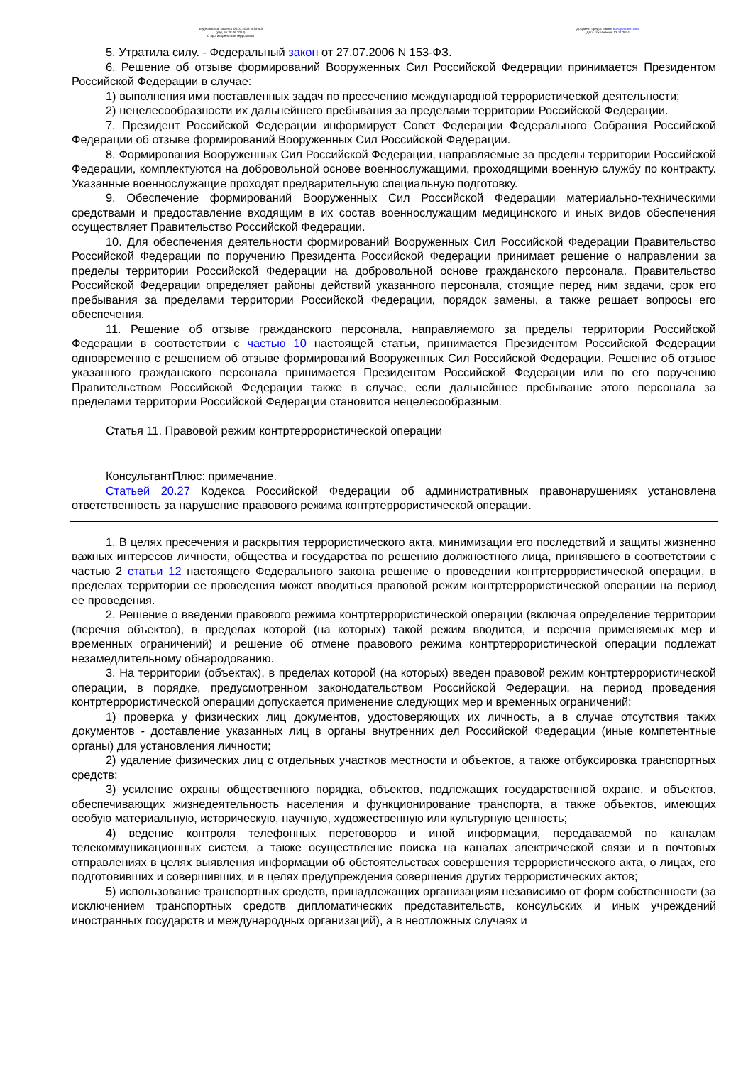Федеральный закон от 06.03.2006 N 35-ФЗ
(ред. от 28.06.2014)
"О противодействии терроризму"
Документ предоставлен КонсультантПлюс
Дата сохранения: 13.11.2014
5. Утратила силу. - Федеральный закон от 27.07.2006 N 153-ФЗ.
6. Решение об отзыве формирований Вооруженных Сил Российской Федерации принимается Президентом Российской Федерации в случае:
1) выполнения ими поставленных задач по пресечению международной террористической деятельности;
2) нецелесообразности их дальнейшего пребывания за пределами территории Российской Федерации.
7. Президент Российской Федерации информирует Совет Федерации Федерального Собрания Российской Федерации об отзыве формирований Вооруженных Сил Российской Федерации.
8. Формирования Вооруженных Сил Российской Федерации, направляемые за пределы территории Российской Федерации, комплектуются на добровольной основе военнослужащими, проходящими военную службу по контракту. Указанные военнослужащие проходят предварительную специальную подготовку.
9. Обеспечение формирований Вооруженных Сил Российской Федерации материально-техническими средствами и предоставление входящим в их состав военнослужащим медицинского и иных видов обеспечения осуществляет Правительство Российской Федерации.
10. Для обеспечения деятельности формирований Вооруженных Сил Российской Федерации Правительство Российской Федерации по поручению Президента Российской Федерации принимает решение о направлении за пределы территории Российской Федерации на добровольной основе гражданского персонала. Правительство Российской Федерации определяет районы действий указанного персонала, стоящие перед ним задачи, срок его пребывания за пределами территории Российской Федерации, порядок замены, а также решает вопросы его обеспечения.
11. Решение об отзыве гражданского персонала, направляемого за пределы территории Российской Федерации в соответствии с частью 10 настоящей статьи, принимается Президентом Российской Федерации одновременно с решением об отзыве формирований Вооруженных Сил Российской Федерации. Решение об отзыве указанного гражданского персонала принимается Президентом Российской Федерации или по его поручению Правительством Российской Федерации также в случае, если дальнейшее пребывание этого персонала за пределами территории Российской Федерации становится нецелесообразным.
Статья 11. Правовой режим контртеррористической операции
КонсультантПлюс: примечание.
Статьей 20.27 Кодекса Российской Федерации об административных правонарушениях установлена ответственность за нарушение правового режима контртеррористической операции.
1. В целях пресечения и раскрытия террористического акта, минимизации его последствий и защиты жизненно важных интересов личности, общества и государства по решению должностного лица, принявшего в соответствии с частью 2 статьи 12 настоящего Федерального закона решение о проведении контртеррористической операции, в пределах территории ее проведения может вводиться правовой режим контртеррористической операции на период ее проведения.
2. Решение о введении правового режима контртеррористической операции (включая определение территории (перечня объектов), в пределах которой (на которых) такой режим вводится, и перечня применяемых мер и временных ограничений) и решение об отмене правового режима контртеррористической операции подлежат незамедлительному обнародованию.
3. На территории (объектах), в пределах которой (на которых) введен правовой режим контртеррористической операции, в порядке, предусмотренном законодательством Российской Федерации, на период проведения контртеррористической операции допускается применение следующих мер и временных ограничений:
1) проверка у физических лиц документов, удостоверяющих их личность, а в случае отсутствия таких документов - доставление указанных лиц в органы внутренних дел Российской Федерации (иные компетентные органы) для установления личности;
2) удаление физических лиц с отдельных участков местности и объектов, а также отбуксировка транспортных средств;
3) усиление охраны общественного порядка, объектов, подлежащих государственной охране, и объектов, обеспечивающих жизнедеятельность населения и функционирование транспорта, а также объектов, имеющих особую материальную, историческую, научную, художественную или культурную ценность;
4) ведение контроля телефонных переговоров и иной информации, передаваемой по каналам телекоммуникационных систем, а также осуществление поиска на каналах электрической связи и в почтовых отправлениях в целях выявления информации об обстоятельствах совершения террористического акта, о лицах, его подготовивших и совершивших, и в целях предупреждения совершения других террористических актов;
5) использование транспортных средств, принадлежащих организациям независимо от форм собственности (за исключением транспортных средств дипломатических представительств, консульских и иных учреждений иностранных государств и международных организаций), а в неотложных случаях и